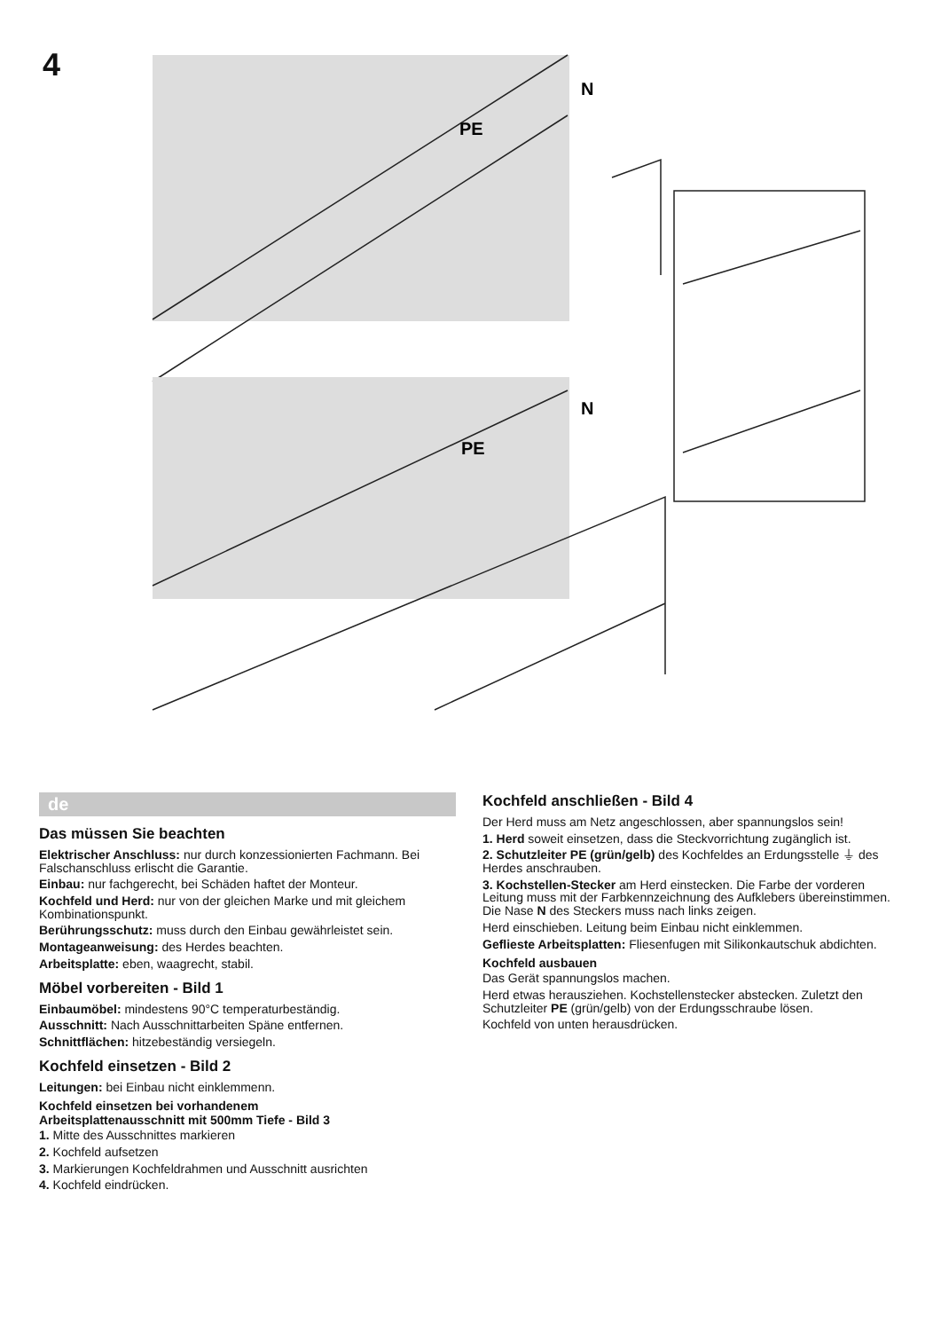4
N
PE
N
PE
de
Das müssen Sie beachten
Elektrischer Anschluss: nur durch konzessionierten Fachmann. Bei Falschanschluss erlischt die Garantie.
Einbau: nur fachgerecht, bei Schäden haftet der Monteur.
Kochfeld und Herd: nur von der gleichen Marke und mit gleichem Kombinationspunkt.
Berührungsschutz: muss durch den Einbau gewährleistet sein.
Montageanweisung: des Herdes beachten.
Arbeitsplatte: eben, waagrecht, stabil.
Möbel vorbereiten - Bild 1
Einbaumöbel: mindestens 90°C temperaturbeständig.
Ausschnitt: Nach Ausschnittarbeiten Späne entfernen.
Schnittflächen: hitzebeständig versiegeln.
Kochfeld einsetzen - Bild 2
Leitungen: bei Einbau nicht einklemmenn.
Kochfeld einsetzen bei vorhandenem
Arbeitsplattenausschnitt mit 500mm Tiefe - Bild 3
1. Mitte des Ausschnittes markieren
2. Kochfeld aufsetzen
3. Markierungen Kochfeldrahmen und Ausschnitt ausrichten
4. Kochfeld eindrücken.
Kochfeld anschließen - Bild 4
Der Herd muss am Netz angeschlossen, aber spannungslos sein!
1. Herd soweit einsetzen, dass die Steckvorrichtung zugänglich ist.
2. Schutzleiter PE (grün/gelb) des Kochfeldes an Erdungsstelle ⏚ des Herdes anschrauben.
3. Kochstellen-Stecker am Herd einstecken. Die Farbe der vorderen Leitung muss mit der Farbkennzeichnung des Aufklebers übereinstimmen. Die Nase N des Steckers muss nach links zeigen.
Herd einschieben. Leitung beim Einbau nicht einklemmen.
Geflieste Arbeitsplatten: Fliesenfugen mit Silikonkautschuk abdichten.
Kochfeld ausbauen
Das Gerät spannungslos machen.
Herd etwas herausziehen. Kochstellenstecker abstecken. Zuletzt den Schutzleiter PE (grün/gelb) von der Erdungsschraube lösen.
Kochfeld von unten herausdrücken.